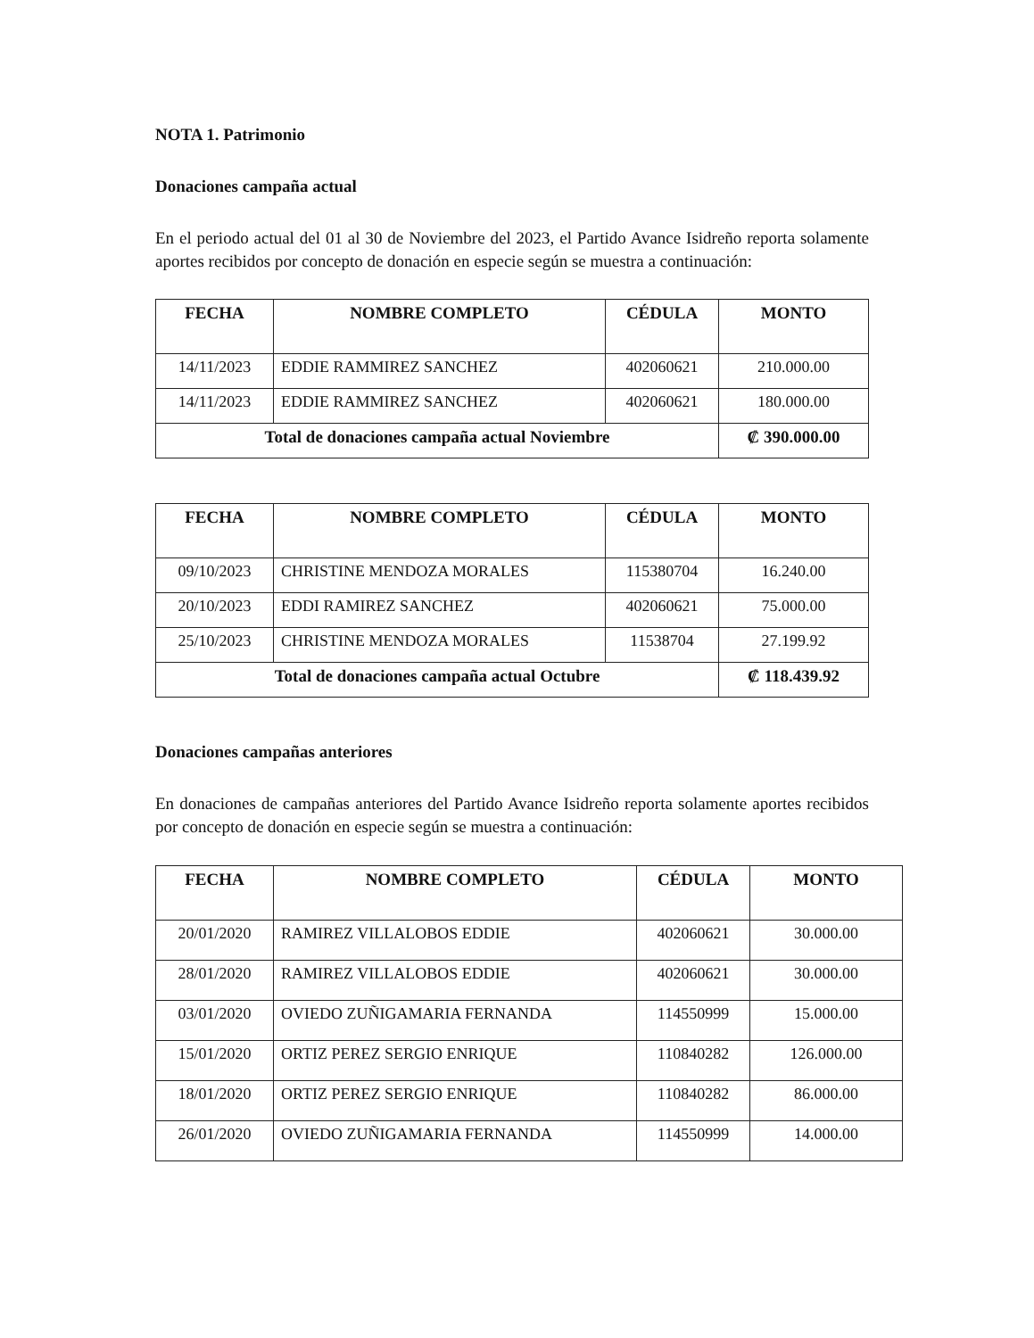NOTA 1. Patrimonio
Donaciones campaña actual
En el periodo actual del 01 al 30 de Noviembre del 2023, el Partido Avance Isidreño reporta solamente aportes recibidos por concepto de donación en especie según se muestra a continuación:
| FECHA | NOMBRE COMPLETO | CÉDULA | MONTO |
| --- | --- | --- | --- |
| 14/11/2023 | EDDIE RAMMIREZ SANCHEZ | 402060621 | 210.000.00 |
| 14/11/2023 | EDDIE RAMMIREZ SANCHEZ | 402060621 | 180.000.00 |
| Total de donaciones campaña actual Noviembre | | | ₡ 390.000.00 |
| FECHA | NOMBRE COMPLETO | CÉDULA | MONTO |
| --- | --- | --- | --- |
| 09/10/2023 | CHRISTINE MENDOZA MORALES | 115380704 | 16.240.00 |
| 20/10/2023 | EDDI RAMIREZ SANCHEZ | 402060621 | 75.000.00 |
| 25/10/2023 | CHRISTINE MENDOZA MORALES | 11538704 | 27.199.92 |
| Total de donaciones campaña actual Octubre | | | ₡ 118.439.92 |
Donaciones campañas anteriores
En donaciones de campañas anteriores del Partido Avance Isidreño reporta solamente aportes recibidos por concepto de donación en especie según se muestra a continuación:
| FECHA | NOMBRE COMPLETO | CÉDULA | MONTO |
| --- | --- | --- | --- |
| 20/01/2020 | RAMIREZ VILLALOBOS EDDIE | 402060621 | 30.000.00 |
| 28/01/2020 | RAMIREZ VILLALOBOS EDDIE | 402060621 | 30.000.00 |
| 03/01/2020 | OVIEDO ZUÑIGAMARIA FERNANDA | 114550999 | 15.000.00 |
| 15/01/2020 | ORTIZ PEREZ SERGIO ENRIQUE | 110840282 | 126.000.00 |
| 18/01/2020 | ORTIZ PEREZ SERGIO ENRIQUE | 110840282 | 86.000.00 |
| 26/01/2020 | OVIEDO ZUÑIGAMARIA FERNANDA | 114550999 | 14.000.00 |